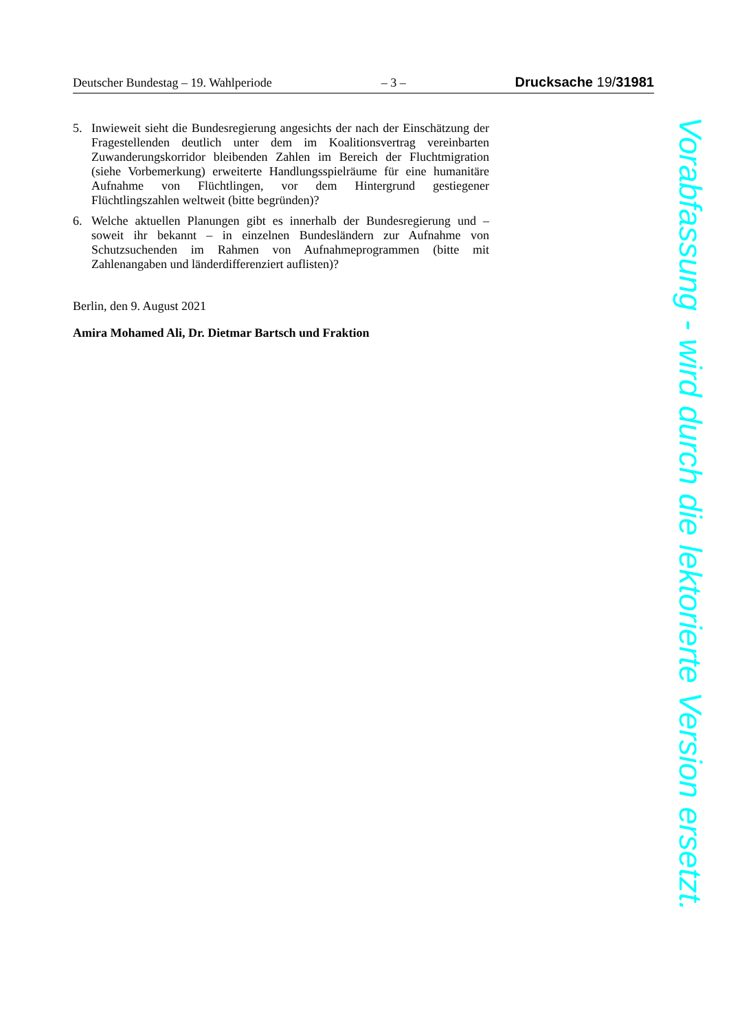Deutscher Bundestag – 19. Wahlperiode – 3 – Drucksache 19/31981
5. Inwieweit sieht die Bundesregierung angesichts der nach der Einschätzung der Fragestellenden deutlich unter dem im Koalitionsvertrag vereinbarten Zuwanderungskorridor bleibenden Zahlen im Bereich der Fluchtmigration (siehe Vorbemerkung) erweiterte Handlungsspielräume für eine humanitäre Aufnahme von Flüchtlingen, vor dem Hintergrund gestiegener Flüchtlingszahlen weltweit (bitte begründen)?
6. Welche aktuellen Planungen gibt es innerhalb der Bundesregierung und – soweit ihr bekannt – in einzelnen Bundesländern zur Aufnahme von Schutzsuchenden im Rahmen von Aufnahmeprogrammen (bitte mit Zahlenangaben und länderdifferenziert auflisten)?
Berlin, den 9. August 2021
Amira Mohamed Ali, Dr. Dietmar Bartsch und Fraktion
Vorabfassung - wird durch die lektorierte Version ersetzt.